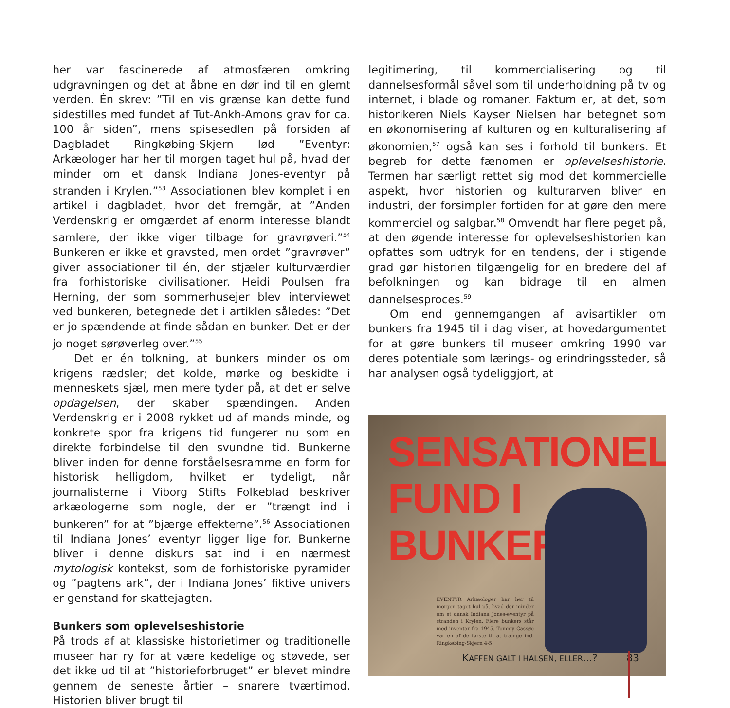her var fascinerede af atmosfæren omkring udgravningen og det at åbne en dør ind til en glemt verden. Én skrev: ”Til en vis grænse kan dette fund sidestilles med fundet af Tut-Ankh-Amons grav for ca. 100 år siden”, mens spisesedlen på forsiden af Dagbladet Ringkøbing-Skjern lød ”Eventyr: Arkæologer har her til morgen taget hul på, hvad der minder om et dansk Indiana Jones-eventyr på stranden i Krylen.”<sup>53</sup> Associationen blev komplet i en artikel i dagbladet, hvor det fremgår, at ”Anden Verdenskrig er omgærdet af enorm interesse blandt samlere, der ikke viger tilbage for gravrøveri.”<sup>54</sup> Bunkeren er ikke et gravsted, men ordet ”gravrøver” giver associationer til én, der stjæler kulturværdier fra forhistoriske civilisationer. Heidi Poulsen fra Herning, der som sommerhusejer blev interviewet ved bunkeren, betegnede det i artiklen således: ”Det er jo spændende at finde sådan en bunker. Det er der jo noget sørøverleg over.”<sup>55</sup>
Det er én tolkning, at bunkers minder os om krigens rædsler; det kolde, mørke og beskidte i menneskets sjæl, men mere tyder på, at det er selve opdagelsen, der skaber spændingen. Anden Verdenskrig er i 2008 rykket ud af mands minde, og konkrete spor fra krigens tid fungerer nu som en direkte forbindelse til den svundne tid. Bunkerne bliver inden for denne forståelsesramme en form for historisk helligdom, hvilket er tydeligt, når journalisterne i Viborg Stifts Folkeblad beskriver arkæologerne som nogle, der er ”trængt ind i bunkeren” for at ”bjærge effekterne”.<sup>56</sup> Associationen til Indiana Jones’ eventyr ligger lige for. Bunkerne bliver i denne diskurs sat ind i en nærmest mytologisk kontekst, som de forhistoriske pyramider og ”pagtens ark”, der i Indiana Jones’ fiktive univers er genstand for skattejagten.
Bunkers som oplevelseshistorie
På trods af at klassiske historietimer og traditionelle museer har ry for at være kedelige og støvede, ser det ikke ud til at ”historieforbruget” er blevet mindre gennem de seneste årtier – snarere tværtimod. Historien bliver brugt til
legitimering, til kommercialisering og til dannelsesformål såvel som til underholdning på tv og internet, i blade og romaner. Faktum er, at det, som historikeren Niels Kayser Nielsen har betegnet som en økonomisering af kulturen og en kulturalisering af økonomien,<sup>57</sup> også kan ses i forhold til bunkers. Et begreb for dette fænomen er oplevelseshistorie. Termen har særligt rettet sig mod det kommercielle aspekt, hvor historien og kulturarven bliver en industri, der forsimpler fortiden for at gøre den mere kommerciel og salgbar.<sup>58</sup> Omvendt har flere peget på, at den øgende interesse for oplevelseshistorien kan opfattes som udtryk for en tendens, der i stigende grad gør historien tilgængelig for en bredere del af befolkningen og kan bidrage til en almen dannelsesproces.<sup>59</sup>
Om end gennemgangen af avisartikler om bunkers fra 1945 til i dag viser, at hovedargumentet for at gøre bunkers til museer omkring 1990 var deres potentiale som lærings- og erindringssteder, så har analysen også tydeliggjort, at
SENSATIONELT
FUND I
BUNKERS
EVENTYR Arkæologer har her til morgen taget hul på, hvad der minder om et dansk Indiana Jones-eventyr på stranden i Krylen. Flere bunkers står med inventar fra 1945. Tommy Cassøe var en af de første til at trænge ind. Ringkøbing-Skjern 4-5
KAFFEN GALT I HALSEN, ELLER...? 83